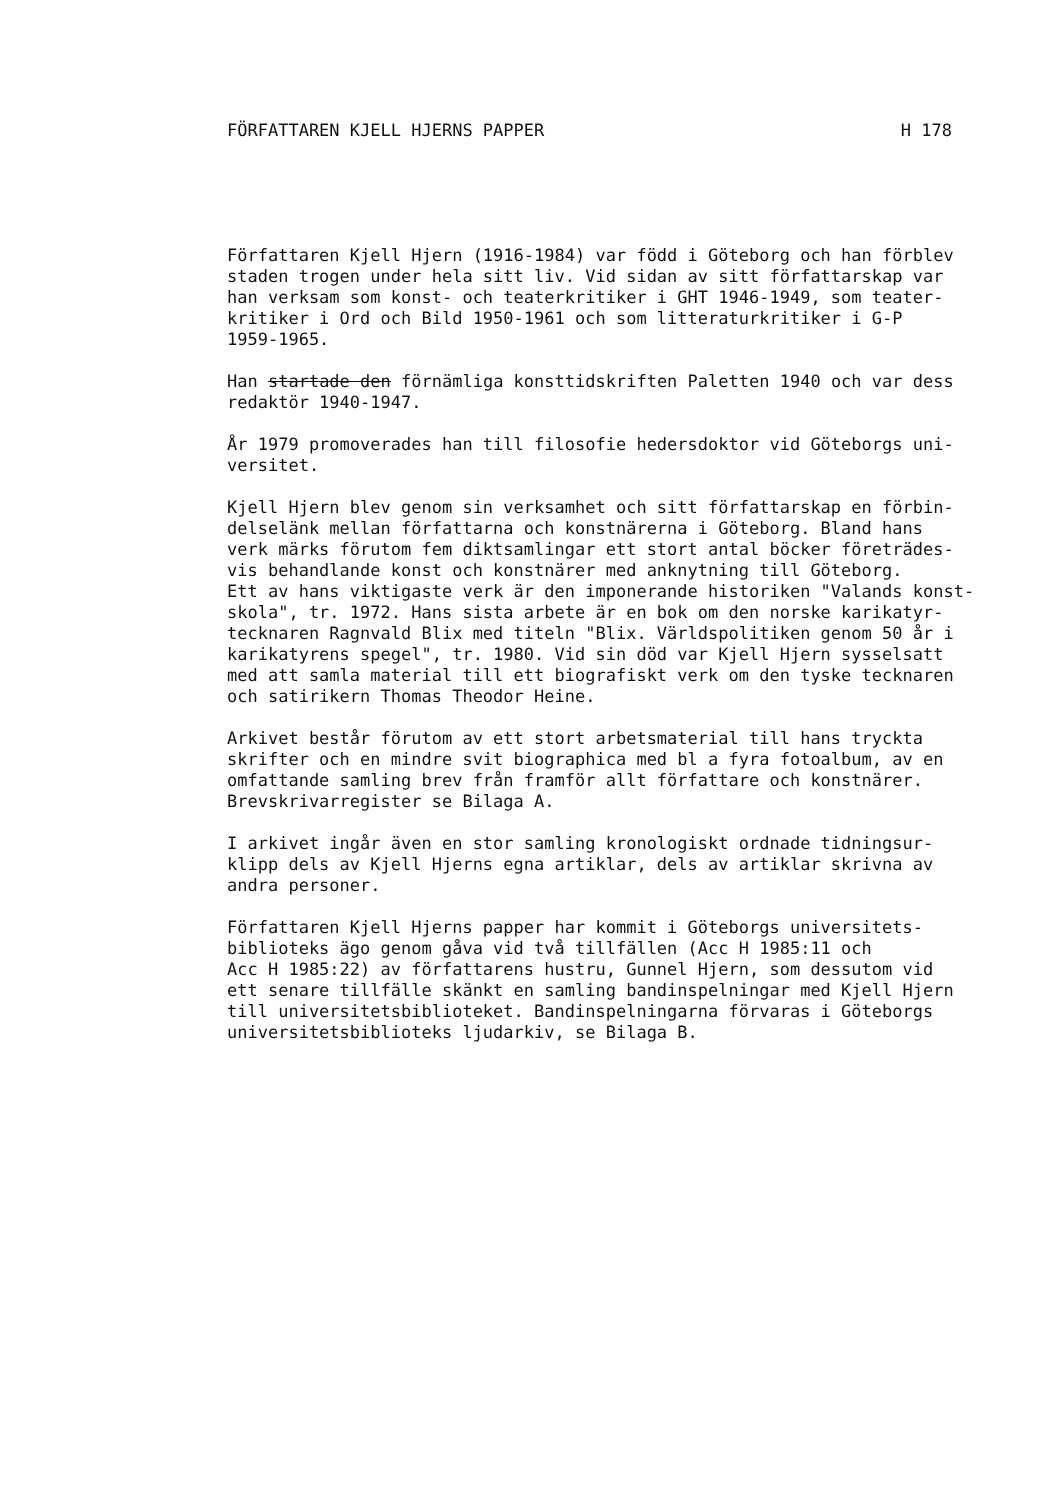FÖRFATTAREN KJELL HJERNS PAPPER H 178
Författaren Kjell Hjern (1916-1984) var född i Göteborg och han förblev staden trogen under hela sitt liv. Vid sidan av sitt författarskap var han verksam som konst- och teaterkritiker i GHT 1946-1949, som teater- kritiker i Ord och Bild 1950-1961 och som litteraturkritiker i G-P 1959-1965.
Han startade den förnämliga konsttidskriften Paletten 1940 och var dess redaktör 1940-1947.
År 1979 promoverades han till filosofie hedersdoktor vid Göteborgs uni- versitet.
Kjell Hjern blev genom sin verksamhet och sitt författarskap en förbin- delselänk mellan författarna och konstnärerna i Göteborg. Bland hans verk märks förutom fem diktsamlingar ett stort antal böcker företrädes- vis behandlande konst och konstnärer med anknytning till Göteborg. Ett av hans viktigaste verk är den imponerande historiken "Valands konst- skola", tr. 1972. Hans sista arbete är en bok om den norske karikatyr- tecknaren Ragnvald Blix med titeln "Blix. Världspolitiken genom 50 år i karikatyrens spegel", tr. 1980. Vid sin död var Kjell Hjern sysselsatt med att samla material till ett biografiskt verk om den tyske tecknaren och satirikern Thomas Theodor Heine.
Arkivet består förutom av ett stort arbetsmaterial till hans tryckta skrifter och en mindre svit biographica med bl a fyra fotoalbum, av en omfattande samling brev från framför allt författare och konstnärer. Brevskrivarregister se Bilaga A.
I arkivet ingår även en stor samling kronologiskt ordnade tidningsur- klipp dels av Kjell Hjerns egna artiklar, dels av artiklar skrivna av andra personer.
Författaren Kjell Hjerns papper har kommit i Göteborgs universitets- biblioteks ägo genom gåva vid två tillfällen (Acc H 1985:11 och Acc H 1985:22) av författarens hustru, Gunnel Hjern, som dessutom vid ett senare tillfälle skänkt en samling bandinspelningar med Kjell Hjern till universitetsbiblioteket. Bandinspelningarna förvaras i Göteborgs universitetsbiblioteks ljudarkiv, se Bilaga B.